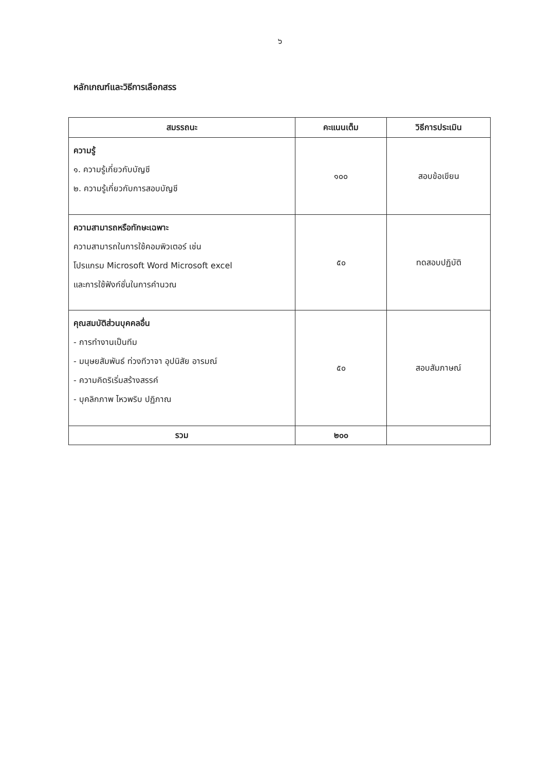๖
หลักเกณฑ์และวิธีการเลือกสรร
| สมรรถนะ | คะแนนเต็ม | วิธีการประเมิน |
| --- | --- | --- |
| ความรู้ ๑. ความรู้เกี่ยวกับบัญชี ๒. ความรู้เกี่ยวกับการสอบบัญชี | ๑๐๐ | สอบข้อเขียน |
| ความสามารถหรือทักษะเฉพาะ ความสามารถในการใช้คอมพิวเตอร์ เช่น โปรแกรม Microsoft Word Microsoft excel และการใช้ฟังก์ชั่นในการคำนวณ | ๕๐ | ทดสอบปฏิบัติ |
| คุณสมบัติส่วนบุคคลอื่น - การทำงานเป็นทีม - มนุษยสัมพันธ์ ท่วงทีวาจา อุปนิสัย อารมณ์ - ความคิดริเริ่มสร้างสรรค์ - บุคลิกภาพ ไหวพริบ ปฏิภาณ | ๕๐ | สอบสัมภาษณ์ |
| รวม | ๒๐๐ | |